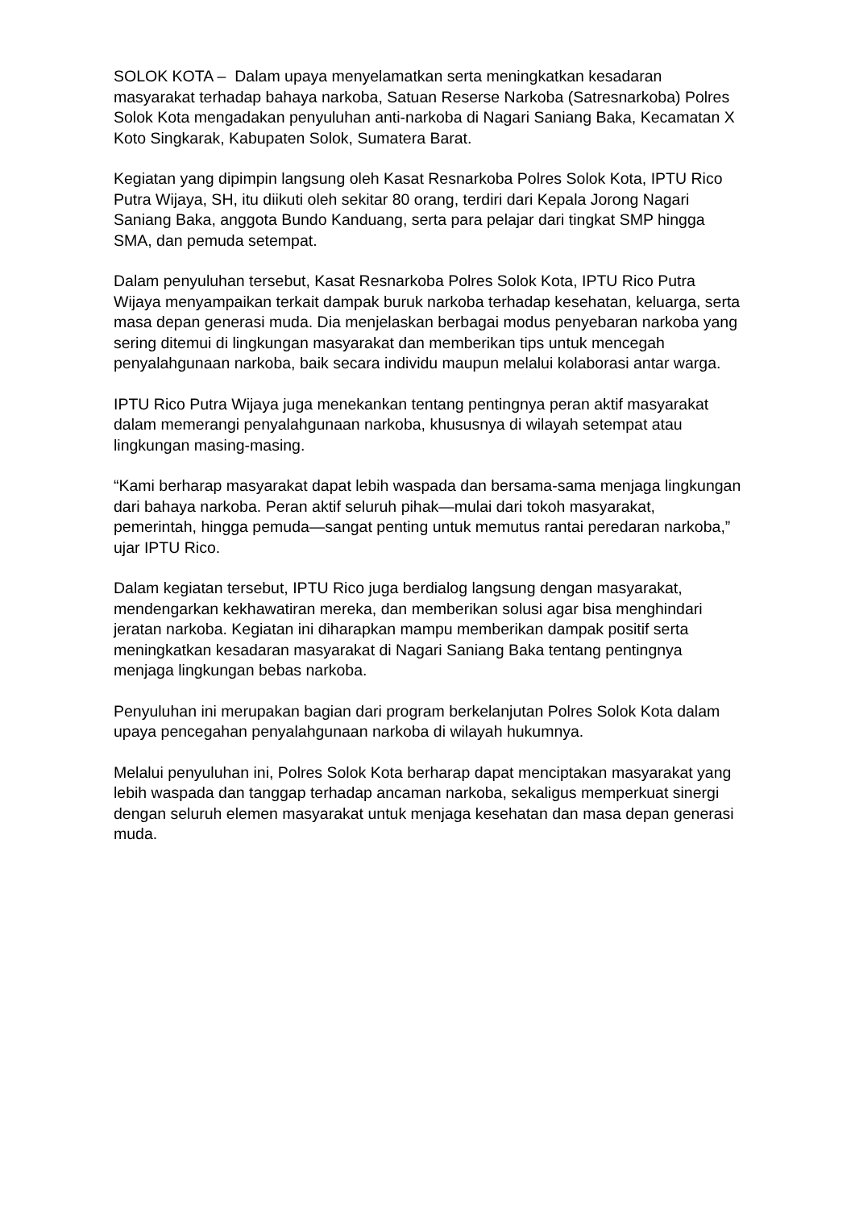SOLOK KOTA – Dalam upaya menyelamatkan serta meningkatkan kesadaran masyarakat terhadap bahaya narkoba, Satuan Reserse Narkoba (Satresnarkoba) Polres Solok Kota mengadakan penyuluhan anti-narkoba di Nagari Saniang Baka, Kecamatan X Koto Singkarak, Kabupaten Solok, Sumatera Barat.
Kegiatan yang dipimpin langsung oleh Kasat Resnarkoba Polres Solok Kota, IPTU Rico Putra Wijaya, SH, itu diikuti oleh sekitar 80 orang, terdiri dari Kepala Jorong Nagari Saniang Baka, anggota Bundo Kanduang, serta para pelajar dari tingkat SMP hingga SMA, dan pemuda setempat.
Dalam penyuluhan tersebut, Kasat Resnarkoba Polres Solok Kota, IPTU Rico Putra Wijaya menyampaikan terkait dampak buruk narkoba terhadap kesehatan, keluarga, serta masa depan generasi muda. Dia menjelaskan berbagai modus penyebaran narkoba yang sering ditemui di lingkungan masyarakat dan memberikan tips untuk mencegah penyalahgunaan narkoba, baik secara individu maupun melalui kolaborasi antar warga.
IPTU Rico Putra Wijaya juga menekankan tentang pentingnya peran aktif masyarakat dalam memerangi penyalahgunaan narkoba, khususnya di wilayah setempat atau lingkungan masing-masing.
“Kami berharap masyarakat dapat lebih waspada dan bersama-sama menjaga lingkungan dari bahaya narkoba. Peran aktif seluruh pihak—mulai dari tokoh masyarakat, pemerintah, hingga pemuda—sangat penting untuk memutus rantai peredaran narkoba,” ujar IPTU Rico.
Dalam kegiatan tersebut, IPTU Rico juga berdialog langsung dengan masyarakat, mendengarkan kekhawatiran mereka, dan memberikan solusi agar bisa menghindari jeratan narkoba. Kegiatan ini diharapkan mampu memberikan dampak positif serta meningkatkan kesadaran masyarakat di Nagari Saniang Baka tentang pentingnya menjaga lingkungan bebas narkoba.
Penyuluhan ini merupakan bagian dari program berkelanjutan Polres Solok Kota dalam upaya pencegahan penyalahgunaan narkoba di wilayah hukumnya.
Melalui penyuluhan ini, Polres Solok Kota berharap dapat menciptakan masyarakat yang lebih waspada dan tanggap terhadap ancaman narkoba, sekaligus memperkuat sinergi dengan seluruh elemen masyarakat untuk menjaga kesehatan dan masa depan generasi muda.